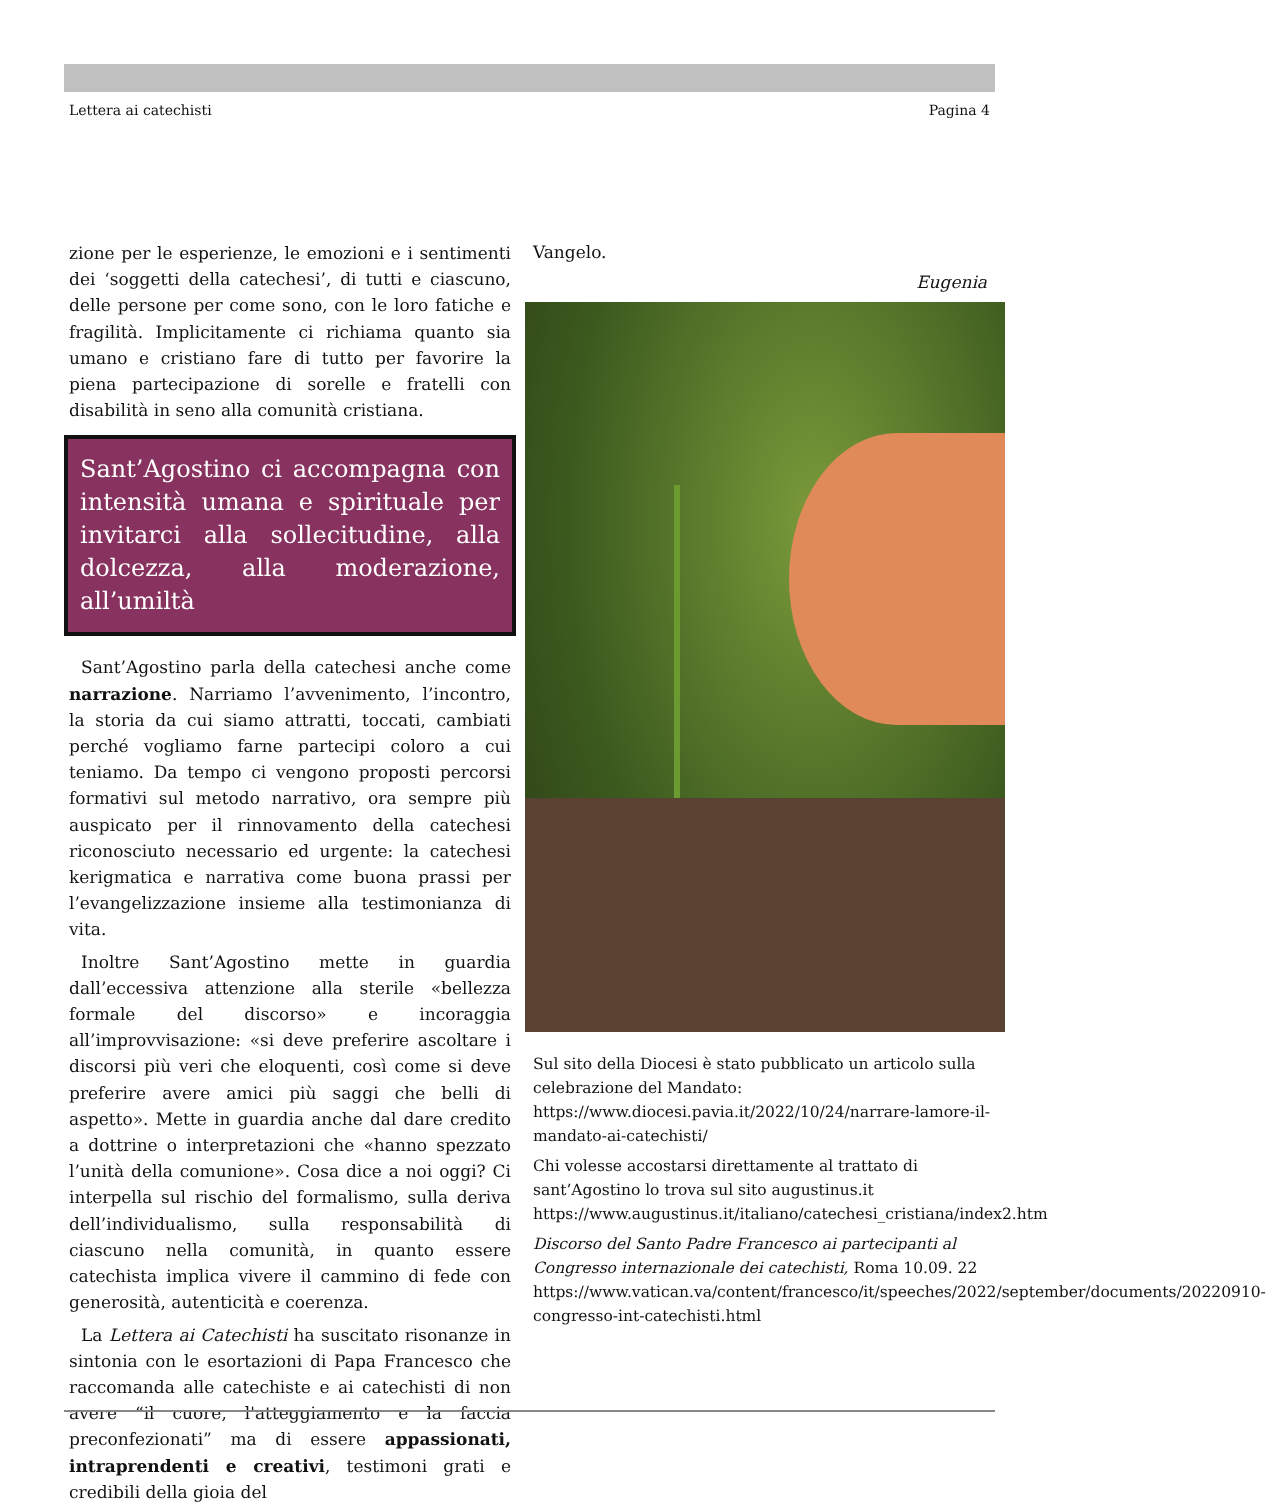Lettera ai catechisti Pagina 4
zione per le esperienze, le emozioni e i sentimenti dei ‘soggetti della catechesi’, di tutti e ciascuno, delle persone per come sono, con le loro fatiche e fragilità. Implicitamente ci richiama quanto sia umano e cristiano fare di tutto per favorire la piena partecipazione di sorelle e fratelli con disabilità in seno alla comunità cristiana.
Sant’Agostino ci accompagna con intensità umana e spirituale per invitarci alla sollecitudine, alla dolcezza, alla moderazione, all’umiltà
Sant’Agostino parla della catechesi anche come narrazione. Narriamo l’avvenimento, l’incontro, la storia da cui siamo attratti, toccati, cambiati perché vogliamo farne partecipi coloro a cui teniamo. Da tempo ci vengono proposti percorsi formativi sul metodo narrativo, ora sempre più auspicato per il rinnovamento della catechesi riconosciuto necessario ed urgente: la catechesi kerigmatica e narrativa come buona prassi per l’evangelizzazione insieme alla testimonianza di vita.
Inoltre Sant’Agostino mette in guardia dall’eccessiva attenzione alla sterile «bellezza formale del discorso» e incoraggia all’improvvisazione: «si deve preferire ascoltare i discorsi più veri che eloquenti, così come si deve preferire avere amici più saggi che belli di aspetto». Mette in guardia anche dal dare credito a dottrine o interpretazioni che «hanno spezzato l’unità della comunione». Cosa dice a noi oggi? Ci interpella sul rischio del formalismo, sulla deriva dell’individualismo, sulla responsabilità di ciascuno nella comunità, in quanto essere catechista implica vivere il cammino di fede con generosità, autenticità e coerenza.
La Lettera ai Catechisti ha suscitato risonanze in sintonia con le esortazioni di Papa Francesco che raccomanda alle catechiste e ai catechisti di non avere “il cuore, l'atteggiamento e la faccia preconfezionati” ma di essere appassionati, intraprendenti e creativi, testimoni grati e credibili della gioia del
Vangelo.
Eugenia
Sul sito della Diocesi è stato pubblicato un articolo sulla celebrazione del Mandato:
https://www.diocesi.pavia.it/2022/10/24/narrare-lamore-il-mandato-ai-catechisti/
Chi volesse accostarsi direttamente al trattato di sant’Agostino lo trova sul sito augustinus.it
https://www.augustinus.it/italiano/catechesi_cristiana/index2.htm
Discorso del Santo Padre Francesco ai partecipanti al Congresso internazionale dei catechisti, Roma 10.09. 22
https://www.vatican.va/content/francesco/it/speeches/2022/september/documents/20220910-congresso-int-catechisti.html